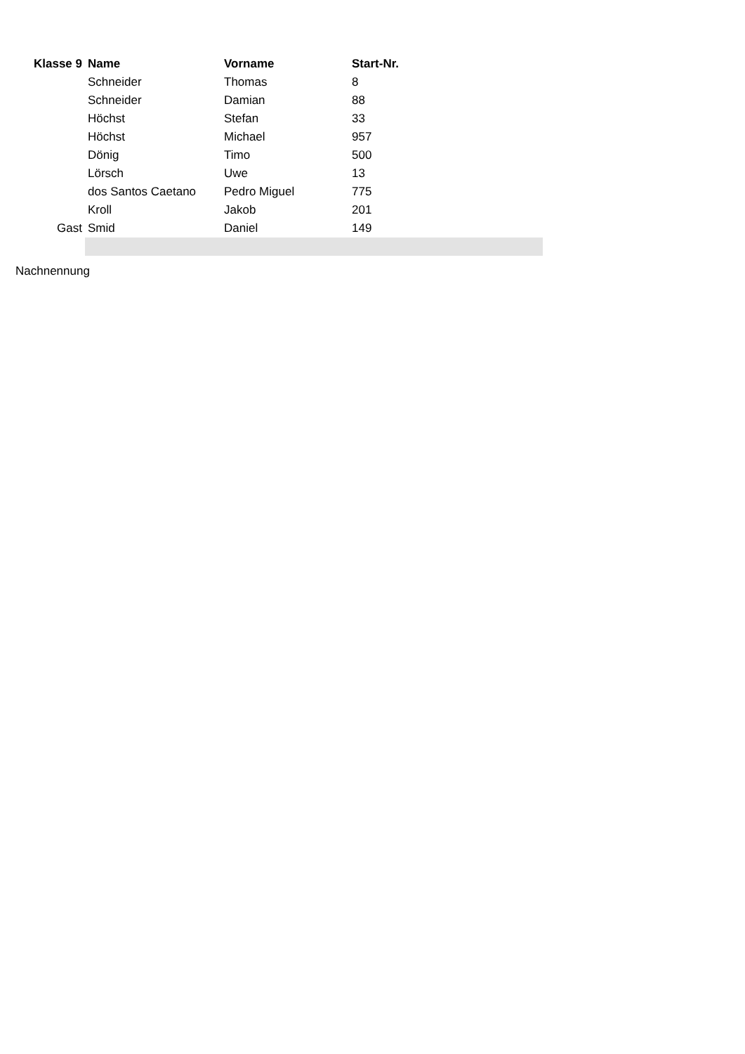| Klasse 9 | Name | Vorname | Start-Nr. | |
| --- | --- | --- | --- | --- |
| | Schneider | Thomas | 8 | |
| | Schneider | Damian | 88 | |
| | Höchst | Stefan | 33 | |
| | Höchst | Michael | 957 | |
| | Dönig | Timo | 500 | |
| | Lörsch | Uwe | 13 | |
| | dos Santos Caetano | Pedro Miguel | 775 | |
| | Kroll | Jakob | 201 | |
| Gast | Smid | Daniel | 149 | |
Nachnennung